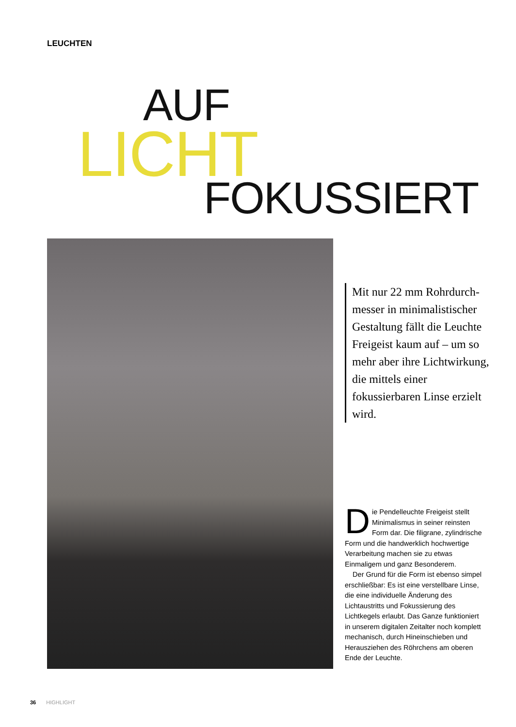LEUCHTEN
AUF
LICHT
FOKUSSIERT
Mit nur 22 mm Rohrdurch­messer in minimalistischer Gestaltung fällt die Leuchte Freigeist kaum auf – um so mehr aber ihre Licht­wirkung, die mittels einer fokussierbaren Linse erzielt wird.
Die Pendelleuchte Freigeist stellt Minimalismus in seiner reinsten Form dar. Die filigrane, zylindri­sche Form und die handwerklich hochwertige Verarbeitung machen sie zu etwas Einmaligem und ganz Besonderem.
Der Grund für die Form ist ebenso simpel erschließbar: Es ist eine verstell­bare Linse, die eine individuelle Ände­rung des Lichtaustritts und Fokussierung des Lichtkegels erlaubt. Das Ganze funktioniert in unserem digitalen Zeitalter noch komplett mechanisch, durch Hineinschieben und Herausziehen des Röhrchens am oberen Ende der Leuchte.
36 HIGHLIGHT